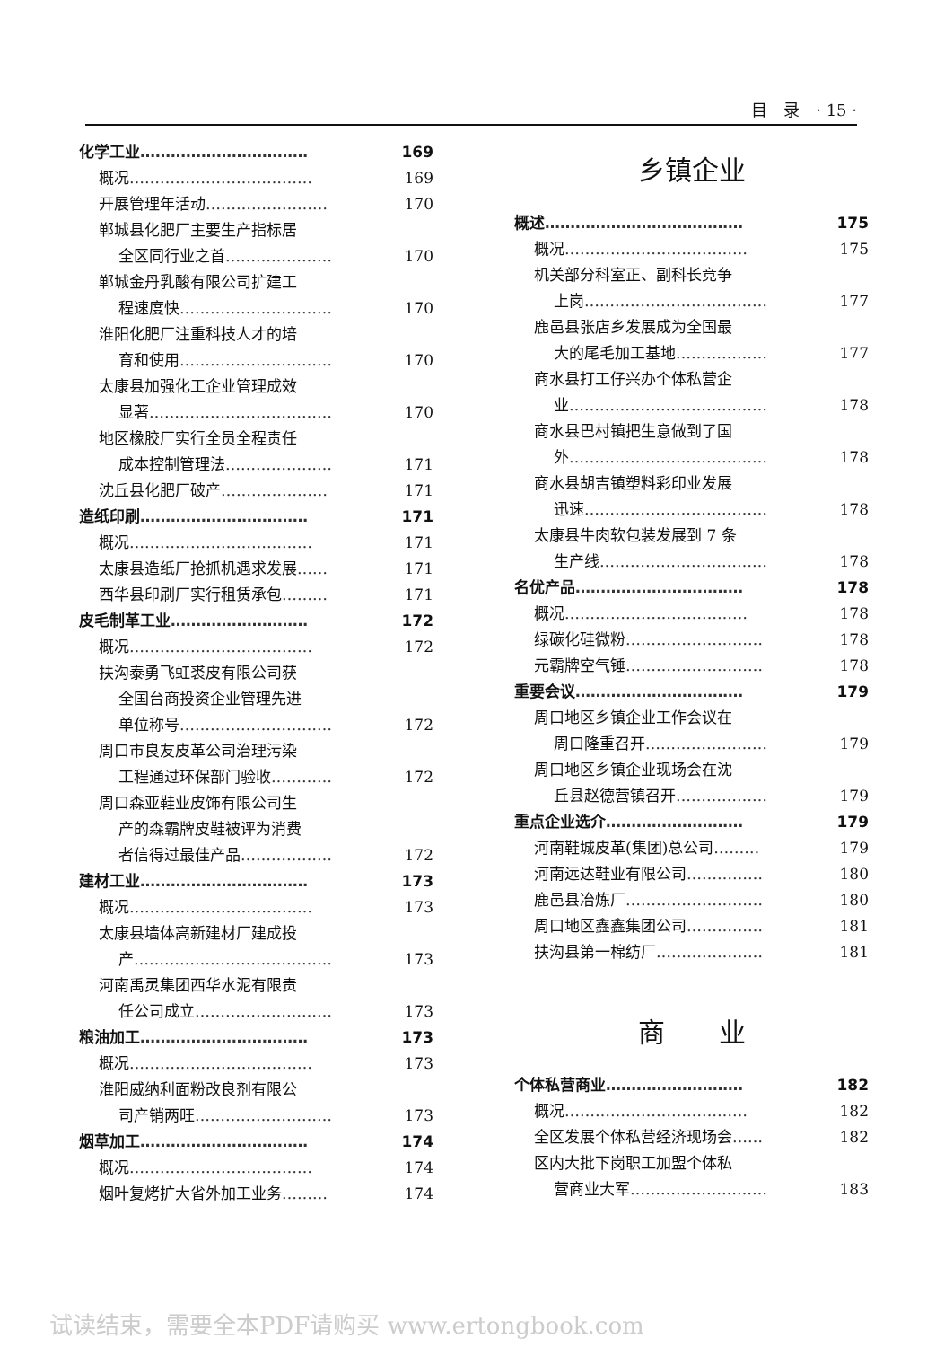目　录　· 15 ·
化学工业…………………………… 169
概况……………………………… 169
开展管理年活动…………………… 170
郸城县化肥厂主要生产指标居
全区同行业之首………………… 170
郸城金丹乳酸有限公司扩建工
程速度快………………………… 170
淮阳化肥厂注重科技人才的培
育和使用………………………… 170
太康县加强化工企业管理成效
显著……………………………… 170
地区橡胶厂实行全员全程责任
成本控制管理法………………… 171
沈丘县化肥厂破产………………… 171
造纸印刷…………………………… 171
概况……………………………… 171
太康县造纸厂抢抓机遇求发展…… 171
西华县印刷厂实行租赁承包……… 171
皮毛制革工业……………………… 172
概况……………………………… 172
扶沟泰勇飞虹裘皮有限公司获
全国台商投资企业管理先进
单位称号………………………… 172
周口市良友皮革公司治理污染
工程通过环保部门验收………… 172
周口森亚鞋业皮饰有限公司生
产的森霸牌皮鞋被评为消费
者信得过最佳产品……………… 172
建材工业…………………………… 173
概况……………………………… 173
太康县墙体高新建材厂建成投
产………………………………… 173
河南禹灵集团西华水泥有限责
任公司成立……………………… 173
粮油加工…………………………… 173
概况……………………………… 173
淮阳威纳利面粉改良剂有限公
司产销两旺……………………… 173
烟草加工…………………………… 174
概况……………………………… 174
烟叶复烤扩大省外加工业务……… 174
乡镇企业
概述………………………………… 175
概况……………………………… 175
机关部分科室正、副科长竞争
上岗……………………………… 177
鹿邑县张店乡发展成为全国最
大的尾毛加工基地……………… 177
商水县打工仔兴办个体私营企
业………………………………… 178
商水县巴村镇把生意做到了国
外………………………………… 178
商水县胡吉镇塑料彩印业发展
迅速……………………………… 178
太康县牛肉软包装发展到 7 条
生产线…………………………… 178
名优产品…………………………… 178
概况……………………………… 178
绿碳化硅微粉……………………… 178
元霸牌空气锤……………………… 178
重要会议…………………………… 179
周口地区乡镇企业工作会议在
周口隆重召开…………………… 179
周口地区乡镇企业现场会在沈
丘县赵德营镇召开……………… 179
重点企业选介……………………… 179
河南鞋城皮革(集团)总公司……… 179
河南远达鞋业有限公司…………… 180
鹿邑县冶炼厂……………………… 180
周口地区鑫鑫集团公司…………… 181
扶沟县第一棉纺厂………………… 181
商　　业
个体私营商业……………………… 182
概况……………………………… 182
全区发展个体私营经济现场会…… 182
区内大批下岗职工加盟个体私
营商业大军……………………… 183
试读结束，需要全本PDF请购买 www.ertongbook.com